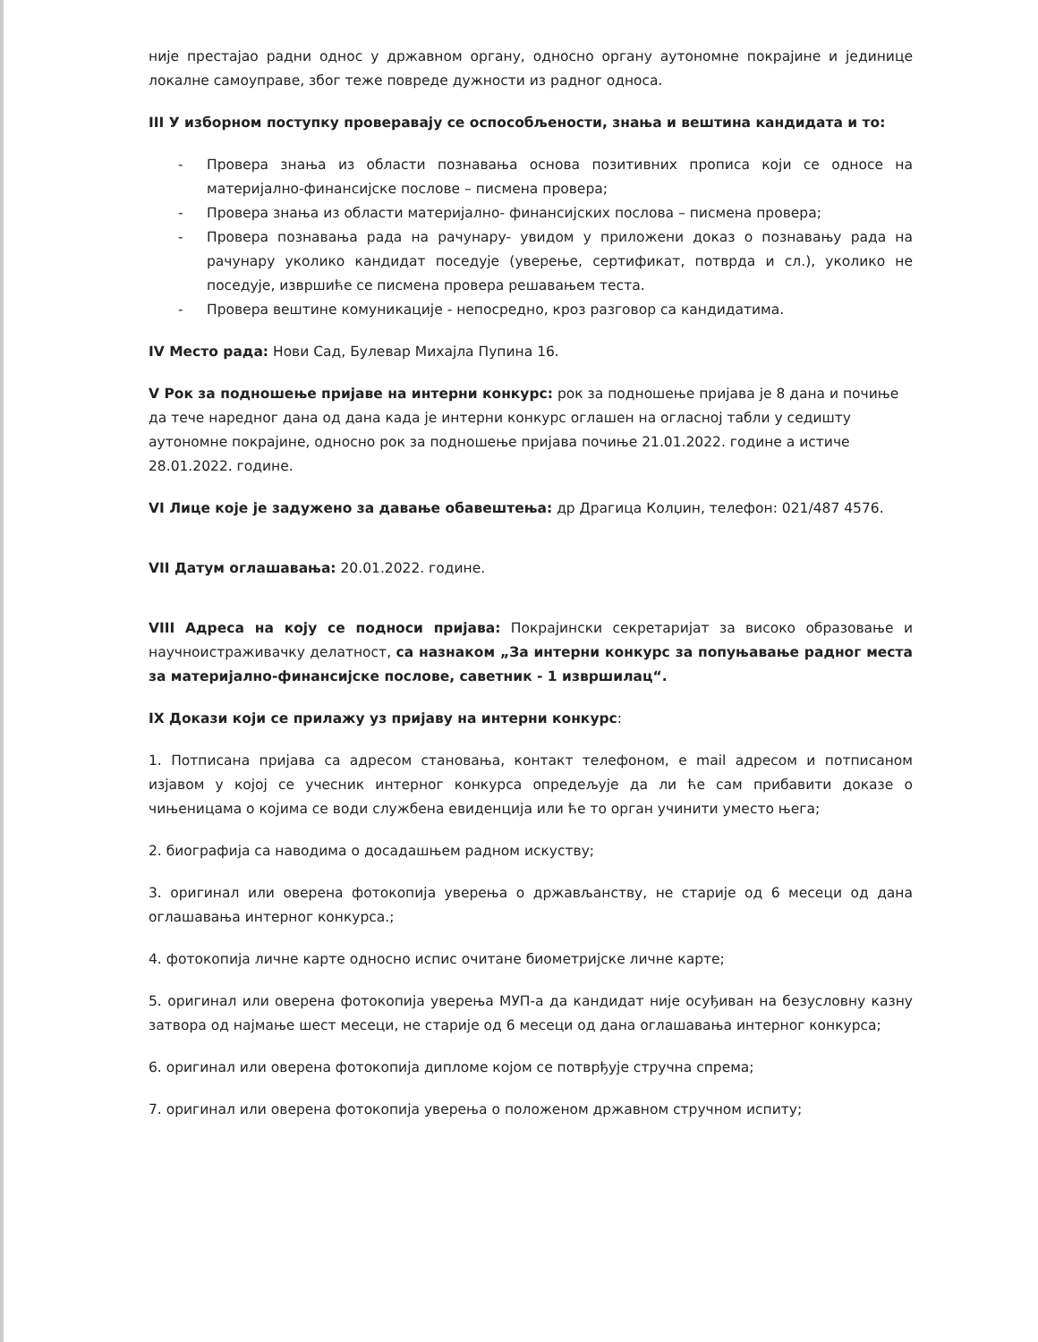није престајао радни однос у државном органу, односно органу аутономне покрајине и јединице локалне самоуправе, због теже повреде дужности из радног односа.
III У изборном поступку проверавају се оспособљености, знања и вештина кандидата и то:
- Провера знања из области познавања основа позитивних прописа који се односе на материјално-финансијске послове – писмена провера;
- Провера знања из области материјално- финансијских послова – писмена провера;
- Провера познавања рада на рачунару- увидом у приложени доказ о познавању рада на рачунару уколико кандидат поседује (уверење, сертификат, потврда и сл.), уколико не поседује, извршиће се писмена провера решавањем теста.
- Провера вештине комуникације - непосредно, кроз разговор са кандидатима.
IV Место рада: Нови Сад, Булевар Михајла Пупина 16.
V Рок за подношење пријаве на интерни конкурс: рок за подношење пријава је 8 дана и почиње да тече наредног дана од дана када је интерни конкурс оглашен на огласној табли у седишту аутономне покрајине, односно рок за подношење пријава почиње 21.01.2022. године а истиче 28.01.2022. године.
VI Лице које је задужено за давање обавештења: др Драгица Колџин, телефон: 021/487 4576.
VII Датум оглашавања: 20.01.2022. године.
VIII Адреса на коју се подноси пријава: Покрајински секретаријат за високо образовање и научноистраживачку делатност, са назнаком „За интерни конкурс за попуњавање радног места за материјално-финансијске послове, саветник - 1 извршилац“.
IX Докази који се прилажу уз пријаву на интерни конкурс:
1. Потписана пријава са адресом становања, контакт телефоном, е mail адресом и потписаном изјавом у којој се учесник интерног конкурса опредељује да ли ће сам прибавити доказе о чињеницама о којима се води службена евиденција или ће то орган учинити уместо њега;
2. биографија са наводима о досадашњем радном искуству;
3. оригинал или оверена фотокопија уверења о држављанству, не старије од 6 месеци од дана оглашавања интерног конкурса.;
4. фотокопија личне карте односно испис очитане биометријске личне карте;
5. оригинал или оверена фотокопија уверења МУП-а да кандидат није осуђиван на безусловну казну затвора од најмање шест месеци, не старије од 6 месеци од дана оглашавања интерног конкурса;
6. оригинал или оверена фотокопија дипломе којом се потврђује стручна спрема;
7. оригинал или оверена фотокопија уверења о положеном државном стручном испиту;